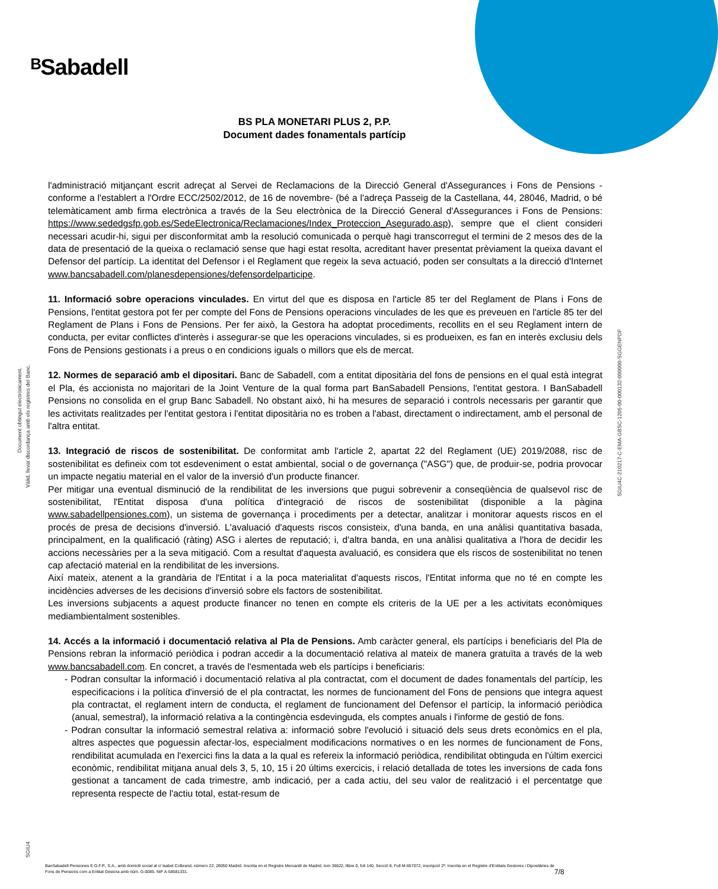ᴮSabadell
BS PLA MONETARI PLUS 2, P.P.
Document dades fonamentals partícip
l'administració mitjançant escrit adreçat al Servei de Reclamacions de la Direcció General d'Assegurances i Fons de Pensions -conforme a l'establert a l'Ordre ECC/2502/2012, de 16 de novembre- (bé a l'adreça Passeig de la Castellana, 44, 28046, Madrid, o bé telemàticament amb firma electrònica a través de la Seu electrònica de la Direcció General d'Assegurances i Fons de Pensions: https://www.sededgsfp.gob.es/SedeElectronica/Reclamaciones/Index_Proteccion_Asegurado.asp), sempre que el client consideri necessari acudir-hi, sigui per disconformitat amb la resolució comunicada o perquè hagi transcorregut el termini de 2 mesos des de la data de presentació de la queixa o reclamació sense que hagi estat resolta, acreditant haver presentat prèviament la queixa davant el Defensor del partícip. La identitat del Defensor i el Reglament que regeix la seva actuació, poden ser consultats a la direcció d'Internet www.bancsabadell.com/planesdepensiones/defensordelparticipe.
11. Informació sobre operacions vinculades. En virtut del que es disposa en l'article 85 ter del Reglament de Plans i Fons de Pensions, l'entitat gestora pot fer per compte del Fons de Pensions operacions vinculades de les que es preveuen en l'article 85 ter del Reglament de Plans i Fons de Pensions. Per fer això, la Gestora ha adoptat procediments, recollits en el seu Reglament intern de conducta, per evitar conflictes d'interès i assegurar-se que les operacions vinculades, si es produeixen, es fan en interès exclusiu dels Fons de Pensions gestionats i a preus o en condicions iguals o millors que els de mercat.
12. Normes de separació amb el dipositari. Banc de Sabadell, com a entitat dipositària del fons de pensions en el qual està integrat el Pla, és accionista no majoritari de la Joint Venture de la qual forma part BanSabadell Pensions, l'entitat gestora. I BanSabadell Pensions no consolida en el grup Banc Sabadell. No obstant això, hi ha mesures de separació i controls necessaris per garantir que les activitats realitzades per l'entitat gestora i l'entitat dipositària no es troben a l'abast, directament o indirectament, amb el personal de l'altra entitat.
13. Integració de riscos de sostenibilitat. De conformitat amb l'article 2, apartat 22 del Reglament (UE) 2019/2088, risc de sostenibilitat es defineix com tot esdeveniment o estat ambiental, social o de governança ("ASG") que, de produir-se, podria provocar un impacte negatiu material en el valor de la inversió d'un producte financer.
Per mitigar una eventual disminució de la rendibilitat de les inversions que pugui sobrevenir a conseqüència de qualsevol risc de sostenibilitat, l'Entitat disposa d'una política d'integració de riscos de sostenibilitat (disponible a la pàgina www.sabadellpensiones.com), un sistema de governança i procediments per a detectar, analitzar i monitorar aquests riscos en el procés de presa de decisions d'inversió. L'avaluació d'aquests riscos consisteix, d'una banda, en una anàlisi quantitativa basada, principalment, en la qualificació (ràting) ASG i alertes de reputació; i, d'altra banda, en una anàlisi qualitativa a l'hora de decidir les accions necessàries per a la seva mitigació. Com a resultat d'aquesta avaluació, es considera que els riscos de sostenibilitat no tenen cap afectació material en la rendibilitat de les inversions.
Així mateix, atenent a la grandària de l'Entitat i a la poca materialitat d'aquests riscos, l'Entitat informa que no té en compte les incidències adverses de les decisions d'inversió sobre els factors de sostenibilitat.
Les inversions subjacents a aquest producte financer no tenen en compte els criteris de la UE per a les activitats econòmiques mediambientalment sostenibles.
14. Accés a la informació i documentació relativa al Pla de Pensions. Amb caràcter general, els partícips i beneficiaris del Pla de Pensions rebran la informació periòdica i podran accedir a la documentació relativa al mateix de manera gratuïta a través de la web www.bancsabadell.com. En concret, a través de l'esmentada web els partícips i beneficiaris:
- Podran consultar la informació i documentació relativa al pla contractat, com el document de dades fonamentals del partícip, les especificacions i la política d'inversió de el pla contractat, les normes de funcionament del Fons de pensions que integra aquest pla contractat, el reglament intern de conducta, el reglament de funcionament del Defensor el partícip, la informació periòdica (anual, semestral), la informació relativa a la contingència esdevinguda, els comptes anuals i l'informe de gestió de fons.
- Podran consultar la informació semestral relativa a: informació sobre l'evolució i situació dels seus drets econòmics en el pla, altres aspectes que poguessin afectar-los, especialment modificacions normatives o en les normes de funcionament de Fons, rendibilitat acumulada en l'exercici fins la data a la qual es refereix la informació periòdica, rendibilitat obtinguda en l'últim exercici econòmic, rendibilitat mitjana anual dels 3, 5, 10, 15 i 20 últims exercicis, i relació detallada de totes les inversions de cada fons gestionat a tancament de cada trimestre, amb indicació, per a cada actiu, del seu valor de realització i el percentatge que representa respecte de l'actiu total, estat-resum de
Document obtingut electrònicament.
Vàlid, llevat discordança amb els registres del Banc.
SGIU4C-210217-C-EMA-GBSC-1205-00-000132-000000-SGGENPDF
SGIU4
BanSabadell Pensiones E.G.F.P., S.A., amb domicili social al c/ Isabel Colbrand, número 22, 28050 Madrid. Inscrita en el Registre Mercantil de Madrid, tom 36622, llibre 0, foli 140, Secció 8, Full M-657072, inscripció 2ª. Inscrita en el Registre d'Entitats Gestores i Dipositàries de Fons de Pensions com a Entitat Gestora amb núm. G-0085. NIF A-58581331.
7/8